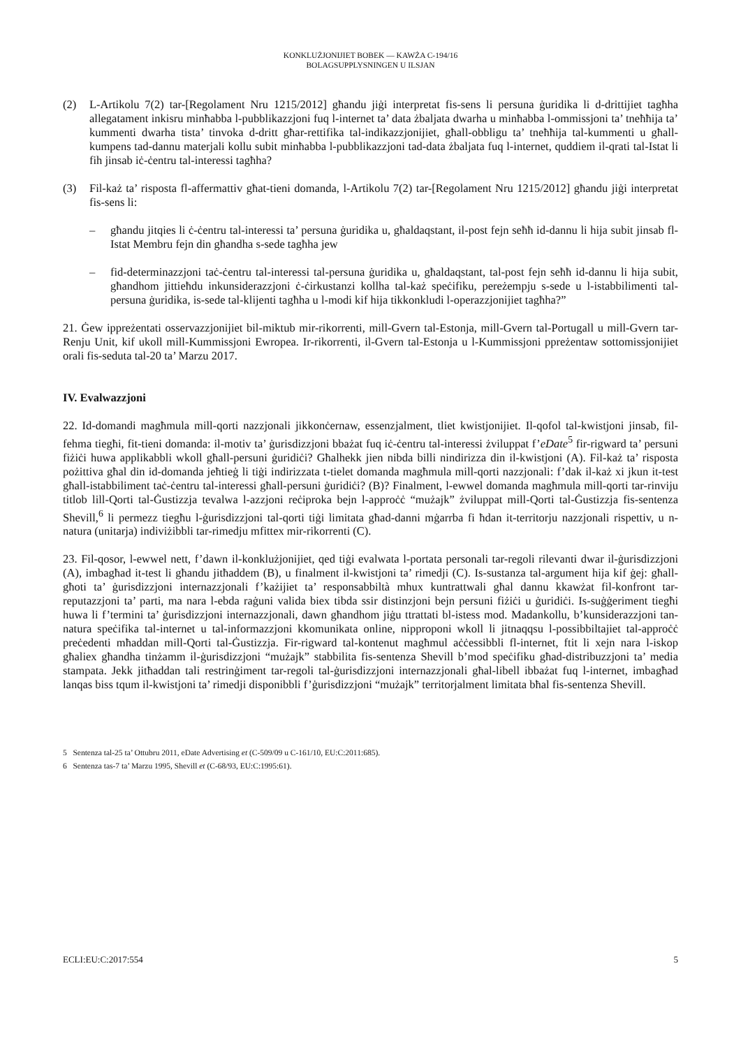KONKLUŻJONIJIET BOBEK — KAWŻA C-194/16
BOLAGSUPPLYSNINGEN U ILSJAN
(2) L-Artikolu 7(2) tar-[Regolament Nru 1215/2012] għandu jiġi interpretat fis-sens li persuna ġuridika li d-drittijiet tagħha allegatament inkisru minħabba l-pubblikazzjoni fuq l-internet ta’ data żbaljata dwarha u minħabba l-ommissjoni ta’ tneħħija ta’ kummenti dwarha tista’ tinvoka d-dritt għar-rettifika tal-indikazzjonijiet, għall-obbligu ta’ tneħħija tal-kummenti u għall-kumpens tad-dannu materjali kollu subit minħabba l-pubblikazzjoni tad-data żbaljata fuq l-internet, quddiem il-qrati tal-Istat li fih jinsab iċ-ċentru tal-interessi tagħha?
(3) Fil-każ ta’ risposta fl-affermattiv għat-tieni domanda, l-Artikolu 7(2) tar-[Regolament Nru 1215/2012] għandu jiġi interpretat fis-sens li:
– għandu jitqies li ċ-ċentru tal-interessi ta’ persuna ġuridika u, għaldaqstant, il-post fejn seħħ id-dannu li hija subit jinsab fl-Istat Membru fejn din għandha s-sede tagħha jew
– fid-determinazzjoni taċ-ċentru tal-interessi tal-persuna ġuridika u, għaldaqstant, tal-post fejn seħħ id-dannu li hija subit, għandhom jittieħdu inkunsiderazzjoni ċ-ċirkustanzi kollha tal-każ speċifiku, pereżempju s-sede u l-istabbilimenti tal-persuna ġuridika, is-sede tal-klijenti tagħha u l-modi kif hija tikkonkludi l-operazzjonijiet tagħha?”
21. Ġew ippreżentati osservazzjonijiet bil-miktub mir-rikorrenti, mill-Gvern tal-Estonja, mill-Gvern tal-Portugall u mill-Gvern tar-Renju Unit, kif ukoll mill-Kummissjoni Ewropea. Ir-rikorrenti, il-Gvern tal-Estonja u l-Kummissjoni ppreżentaw sottomissjonijiet orali fis-seduta tal-20 ta’ Marzu 2017.
IV. Evalwazzjoni
22. Id-domandi magħmula mill-qorti nazzjonali jikkonċernaw, essenzjalment, tliet kwistjonijiet. Il-qofol tal-kwistjoni jinsab, fil-fehma tiegħi, fit-tieni domanda: il-motiv ta’ ġurisdizzjoni bbażat fuq iċ-ċentru tal-interessi żviluppat f’eDate<sup>5</sup> fir-rigward ta’ persuni fiżiċi huwa applikabbli wkoll għall-persuni ġuridiċi? Għalhekk jien nibda billi nindirizza din il-kwistjoni (A). Fil-każ ta’ risposta pożittiva għal din id-domanda jeħtieġ li tiġi indirizzata t-tielet domanda magħmula mill-qorti nazzjonali: f’dak il-każ xi jkun it-test għall-istabbiliment taċ-ċentru tal-interessi għall-persuni ġuridiċi? (B)? Finalment, l-ewwel domanda magħmula mill-qorti tar-rinviju titlob lill-Qorti tal-Ġustizzja tevalwa l-azzjoni reċiproka bejn l-approċċ “mużajk” żviluppat mill-Qorti tal-Ġustizzja fis-sentenza Shevill,<sup>6</sup> li permezz tiegħu l-ġurisdizzjoni tal-qorti tiġi limitata għad-danni mġarrba fi ħdan it-territorju nazzjonali rispettiv, u n-natura (unitarja) indiviżibbli tar-rimedju mfittex mir-rikorrenti (C).
23. Fil-qosor, l-ewwel nett, f’dawn il-konklużjonijiet, qed tiġi evalwata l-portata personali tar-regoli rilevanti dwar il-ġurisdizzjoni (A), imbagħad it-test li għandu jitħaddem (B), u finalment il-kwistjoni ta’ rimedji (C). Is-sustanza tal-argument hija kif ġej: għall-għoti ta’ ġurisdizzjoni internazzjonali f’każijiet ta’ responsabbiltà mhux kuntrattwali għal dannu kkawżat fil-konfront tar-reputazzjoni ta’ parti, ma nara l-ebda raġuni valida biex tibda ssir distinzjoni bejn persuni fiżiċi u ġuridiċi. Is-suġġeriment tiegħi huwa li f’termini ta’ ġurisdizzjoni internazzjonali, dawn għandhom jiġu ttrattati bl-istess mod. Madankollu, b’kunsiderazzjoni tan-natura speċifika tal-internet u tal-informazzjoni kkomunikata online, nipproponi wkoll li jitnaqqsu l-possibbiltajiet tal-approċċ preċedenti mħaddan mill-Qorti tal-Ġustizzja. Fir-rigward tal-kontenut magħmul aċċessibbli fl-internet, ftit li xejn nara l-iskop għaliex għandha tinżamm il-ġurisdizzjoni “mużajk” stabbilita fis-sentenza Shevill b’mod speċifiku għad-distribuzzjoni ta’ media stampata. Jekk jitħaddan tali restrinġiment tar-regoli tal-ġurisdizzjoni internazzjonali għal-libell ibbażat fuq l-internet, imbagħad lanqas biss tqum il-kwistjoni ta’ rimedji disponibbli f’ġurisdizzjoni “mużajk” territorjalment limitata bħal fis-sentenza Shevill.
5 Sentenza tal-25 ta’ Ottubru 2011, eDate Advertising et (C-509/09 u C-161/10, EU:C:2011:685).
6 Sentenza tas-7 ta’ Marzu 1995, Shevill et (C-68/93, EU:C:1995:61).
ECLI:EU:C:2017:554 5